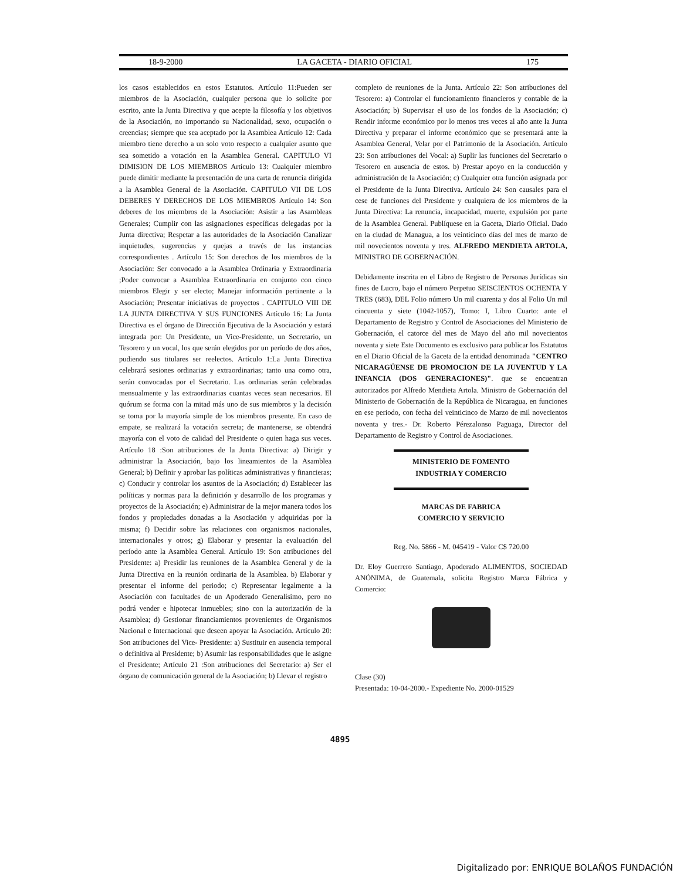18-9-2000 LA GACETA - DIARIO OFICIAL 175
los casos establecidos en estos Estatutos. Artículo 11:Pueden ser miembros de la Asociación, cualquier persona que lo solicite por escrito, ante la Junta Directiva y que acepte la filosofía y los objetivos de la Asociación, no importando su Nacionalidad, sexo, ocupación o creencias; siempre que sea aceptado por la Asamblea Artículo 12: Cada miembro tiene derecho a un solo voto respecto a cualquier asunto que sea sometido a votación en la Asamblea General. CAPITULO VI DIMISION DE LOS MIEMBROS Artículo 13: Cualquier miembro puede dimitir mediante la presentación de una carta de renuncia dirigida a la Asamblea General de la Asociación. CAPITULO VII DE LOS DEBERES Y DERECHOS DE LOS MIEMBROS Artículo 14: Son deberes de los miembros de la Asociación: Asistir a las Asambleas Generales; Cumplir con las asignaciones específicas delegadas por la Junta directiva; Respetar a las autoridades de la Asociación Canalizar inquietudes, sugerencias y quejas a través de las instancias correspondientes . Artículo 15: Son derechos de los miembros de la Asociación: Ser convocado a la Asamblea Ordinaria y Extraordinaria ;Poder convocar a Asamblea Extraordinaria en conjunto con cinco miembros Elegir y ser electo; Manejar información pertinente a la Asociación; Presentar iniciativas de proyectos . CAPITULO VIII DE LA JUNTA DIRECTIVA Y SUS FUNCIONES Artículo 16: La Junta Directiva es el órgano de Dirección Ejecutiva de la Asociación y estará integrada por: Un Presidente, un Vice-Presidente, un Secretario, un Tesorero y un vocal, los que serán elegidos por un período de dos años, pudiendo sus titulares ser reelectos. Artículo 1:La Junta Directiva celebrará sesiones ordinarias y extraordinarias; tanto una como otra, serán convocadas por el Secretario. Las ordinarias serán celebradas mensualmente y las extraordinarias cuantas veces sean necesarios. El quórum se forma con la mitad más uno de sus miembros y la decisión se toma por la mayoría simple de los miembros presente. En caso de empate, se realizará la votación secreta; de mantenerse, se obtendrá mayoría con el voto de calidad del Presidente o quien haga sus veces. Artículo 18 :Son atribuciones de la Junta Directiva: a) Dirigir y administrar la Asociación, bajo los lineamientos de la Asamblea General; b) Definir y aprobar las políticas administrativas y financieras; c) Conducir y controlar los asuntos de la Asociación; d) Establecer las políticas y normas para la definición y desarrollo de los programas y proyectos de la Asociación; e) Administrar de la mejor manera todos los fondos y propiedades donadas a la Asociación y adquiridas por la misma; f) Decidir sobre las relaciones con organismos nacionales, internacionales y otros; g) Elaborar y presentar la evaluación del período ante la Asamblea General. Artículo 19: Son atribuciones del Presidente: a) Presidir las reuniones de la Asamblea General y de la Junta Directiva en la reunión ordinaria de la Asamblea. b) Elaborar y presentar el informe del periodo; c) Representar legalmente a la Asociación con facultades de un Apoderado Generalísimo, pero no podrá vender e hipotecar inmuebles; sino con la autorización de la Asamblea; d) Gestionar financiamientos provenientes de Organismos Nacional e Internacional que deseen apoyar la Asociación. Artículo 20: Son atribuciones del Vice- Presidente: a) Sustituir en ausencia temporal o definitiva al Presidente; b) Asumir las responsabilidades que le asigne el Presidente; Artículo 21 :Son atribuciones del Secretario: a) Ser el órgano de comunicación general de la Asociación; b) Llevar el registro
completo de reuniones de la Junta. Artículo 22: Son atribuciones del Tesorero: a) Controlar el funcionamiento financieros y contable de la Asociación; b) Supervisar el uso de los fondos de la Asociación; c) Rendir informe económico por lo menos tres veces al año ante la Junta Directiva y preparar el informe económico que se presentará ante la Asamblea General, Velar por el Patrimonio de la Asociación. Artículo 23: Son atribuciones del Vocal: a) Suplir las funciones del Secretario o Tesorero en ausencia de estos. b) Prestar apoyo en la conducción y administración de la Asociación; c) Cualquier otra función asignada por el Presidente de la Junta Directiva. Artículo 24: Son causales para el cese de funciones del Presidente y cualquiera de los miembros de la Junta Directiva: La renuncia, incapacidad, muerte, expulsión por parte de la Asamblea General. Publíquese en la Gaceta, Diario Oficial. Dado en la ciudad de Managua, a los veinticinco días del mes de marzo de mil novecientos noventa y tres. ALFREDO MENDIETA ARTOLA, MINISTRO DE GOBERNACIÓN.
Debidamente inscrita en el Libro de Registro de Personas Jurídicas sin fines de Lucro, bajo el número Perpetuo SEISCIENTOS OCHENTA Y TRES (683), DEL Folio número Un mil cuarenta y dos al Folio Un mil cincuenta y siete (1042-1057), Tomo: I, Libro Cuarto: ante el Departamento de Registro y Control de Asociaciones del Ministerio de Gobernación, el catorce del mes de Mayo del año mil novecientos noventa y siete Este Documento es exclusivo para publicar los Estatutos en el Diario Oficial de la Gaceta de la entidad denominada "CENTRO NICARAGÜENSE DE PROMOCION DE LA JUVENTUD Y LA INFANCIA (DOS GENERACIONES)". que se encuentran autorizados por Alfredo Mendieta Artola. Ministro de Gobernación del Ministerio de Gobernación de la República de Nicaragua, en funciones en ese periodo, con fecha del veinticinco de Marzo de mil novecientos noventa y tres.- Dr. Roberto Pérezalonso Paguaga, Director del Departamento de Registro y Control de Asociaciones.
MINISTERIO DE FOMENTO
INDUSTRIA Y COMERCIO
MARCAS DE FABRICA
COMERCIO Y SERVICIO
Reg. No. 5866 - M. 045419 - Valor C$ 720.00
Dr. Eloy Guerrero Santiago, Apoderado ALIMENTOS, SOCIEDAD ANÓNIMA, de Guatemala, solicita Registro Marca Fábrica y Comercio:
Clase (30)
Presentada: 10-04-2000.- Expediente No. 2000-01529
4895
Digitalizado por: ENRIQUE BOLAÑOS FUNDACIÓN